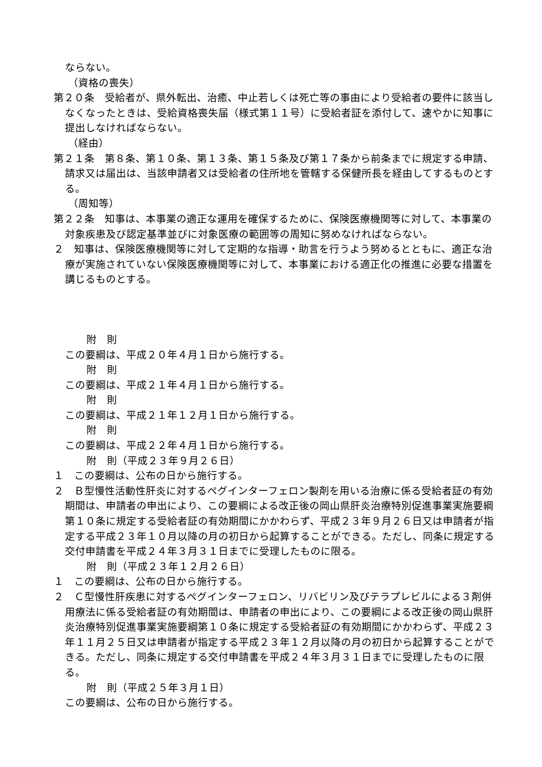ならない。
（資格の喪失）
第２０条　受給者が、県外転出、治癒、中止若しくは死亡等の事由により受給者の要件に該当しなくなったときは、受給資格喪失届（様式第１１号）に受給者証を添付して、速やかに知事に提出しなければならない。
（経由）
第２１条　第８条、第１０条、第１３条、第１５条及び第１７条から前条までに規定する申請、請求又は届出は、当該申請者又は受給者の住所地を管轄する保健所長を経由してするものとする。
（周知等）
第２２条　知事は、本事業の適正な運用を確保するために、保険医療機関等に対して、本事業の対象疾患及び認定基準並びに対象医療の範囲等の周知に努めなければならない。
２　知事は、保険医療機関等に対して定期的な指導・助言を行うよう努めるとともに、適正な治療が実施されていない保険医療機関等に対して、本事業における適正化の推進に必要な措置を講じるものとする。
附　則
この要綱は、平成２０年４月１日から施行する。
附　則
この要綱は、平成２１年４月１日から施行する。
附　則
この要綱は、平成２１年１２月１日から施行する。
附　則
この要綱は、平成２２年４月１日から施行する。
附　則（平成２３年９月２６日）
１　この要綱は、公布の日から施行する。
２　Ｂ型慢性活動性肝炎に対するペグインターフェロン製剤を用いる治療に係る受給者証の有効期間は、申請者の申出により、この要綱による改正後の岡山県肝炎治療特別促進事業実施要綱第１０条に規定する受給者証の有効期間にかかわらず、平成２３年９月２６日又は申請者が指定する平成２３年１０月以降の月の初日から起算することができる。ただし、同条に規定する交付申請書を平成２４年３月３１日までに受理したものに限る。
附　則（平成２３年１２月２６日）
１　この要綱は、公布の日から施行する。
２　Ｃ型慢性肝疾患に対するペグインターフェロン、リバビリン及びテラプレビルによる３剤併用療法に係る受給者証の有効期間は、申請者の申出により、この要綱による改正後の岡山県肝炎治療特別促進事業実施要綱第１０条に規定する受給者証の有効期間にかかわらず、平成２３年１１月２５日又は申請者が指定する平成２３年１２月以降の月の初日から起算することができる。ただし、同条に規定する交付申請書を平成２４年３月３１日までに受理したものに限る。
附　則（平成２５年３月１日）
この要綱は、公布の日から施行する。